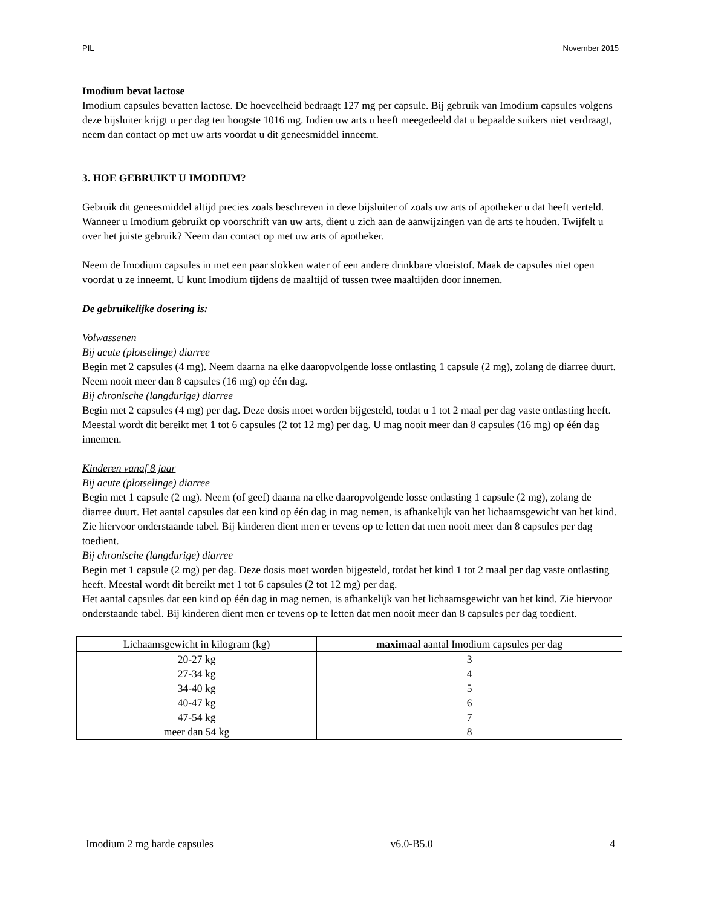PIL November 2015
Imodium bevat lactose
Imodium capsules bevatten lactose. De hoeveelheid bedraagt 127 mg per capsule. Bij gebruik van Imodium capsules volgens deze bijsluiter krijgt u per dag ten hoogste 1016 mg. Indien uw arts u heeft meegedeeld dat u bepaalde suikers niet verdraagt, neem dan contact op met uw arts voordat u dit geneesmiddel inneemt.
3. HOE GEBRUIKT U IMODIUM?
Gebruik dit geneesmiddel altijd precies zoals beschreven in deze bijsluiter of zoals uw arts of apotheker u dat heeft verteld. Wanneer u Imodium gebruikt op voorschrift van uw arts, dient u zich aan de aanwijzingen van de arts te houden. Twijfelt u over het juiste gebruik? Neem dan contact op met uw arts of apotheker.
Neem de Imodium capsules in met een paar slokken water of een andere drinkbare vloeistof. Maak de capsules niet open voordat u ze inneemt. U kunt Imodium tijdens de maaltijd of tussen twee maaltijden door innemen.
De gebruikelijke dosering is:
Volwassenen
Bij acute (plotselinge) diarree
Begin met 2 capsules (4 mg). Neem daarna na elke daaropvolgende losse ontlasting 1 capsule (2 mg), zolang de diarree duurt. Neem nooit meer dan 8 capsules (16 mg) op één dag.
Bij chronische (langdurige) diarree
Begin met 2 capsules (4 mg) per dag. Deze dosis moet worden bijgesteld, totdat u 1 tot 2 maal per dag vaste ontlasting heeft. Meestal wordt dit bereikt met 1 tot 6 capsules (2 tot 12 mg) per dag. U mag nooit meer dan 8 capsules (16 mg) op één dag innemen.
Kinderen vanaf 8 jaar
Bij acute (plotselinge) diarree
Begin met 1 capsule (2 mg). Neem (of geef) daarna na elke daaropvolgende losse ontlasting 1 capsule (2 mg), zolang de diarree duurt. Het aantal capsules dat een kind op één dag in mag nemen, is afhankelijk van het lichaamsgewicht van het kind. Zie hiervoor onderstaande tabel. Bij kinderen dient men er tevens op te letten dat men nooit meer dan 8 capsules per dag toedient.
Bij chronische (langdurige) diarree
Begin met 1 capsule (2 mg) per dag. Deze dosis moet worden bijgesteld, totdat het kind 1 tot 2 maal per dag vaste ontlasting heeft. Meestal wordt dit bereikt met 1 tot 6 capsules (2 tot 12 mg) per dag.
Het aantal capsules dat een kind op één dag in mag nemen, is afhankelijk van het lichaamsgewicht van het kind. Zie hiervoor onderstaande tabel. Bij kinderen dient men er tevens op te letten dat men nooit meer dan 8 capsules per dag toedient.
| Lichaamsgewicht in kilogram (kg) | maximaal aantal Imodium capsules per dag |
| --- | --- |
| 20-27 kg | 3 |
| 27-34 kg | 4 |
| 34-40 kg | 5 |
| 40-47 kg | 6 |
| 47-54 kg | 7 |
| meer dan 54 kg | 8 |
Imodium 2 mg harde capsules v6.0-B5.0 4